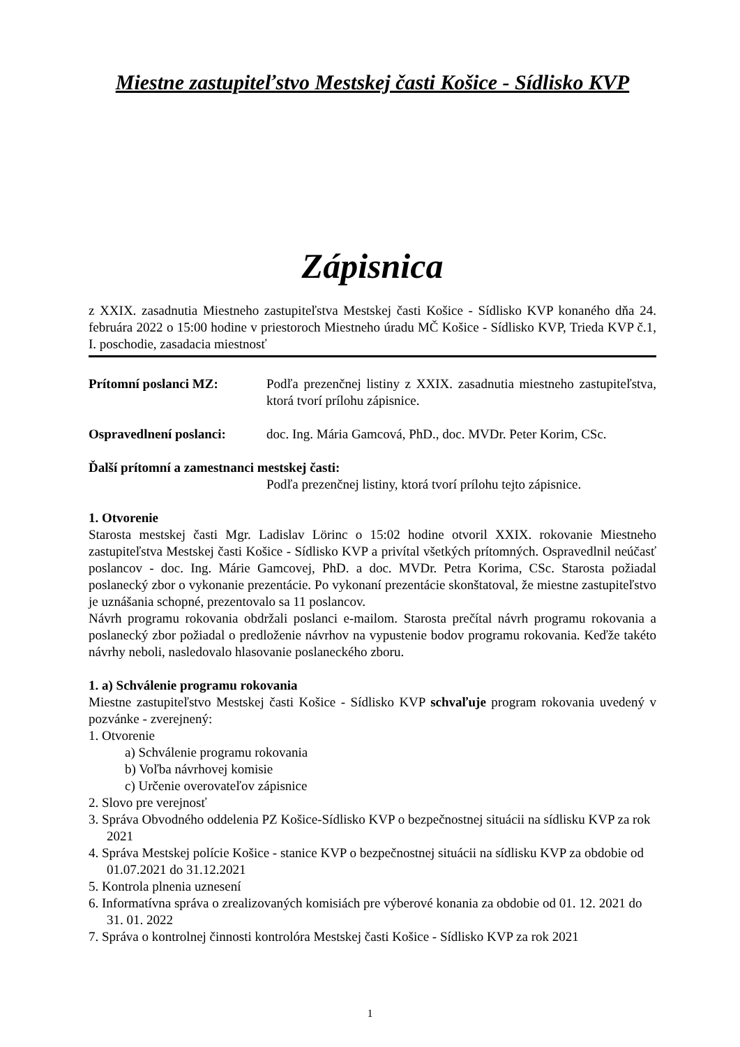Miestne zastupiteľstvo Mestskej časti Košice - Sídlisko KVP
Zápisnica
z XXIX. zasadnutia Miestneho zastupiteľstva Mestskej časti Košice - Sídlisko KVP konaného dňa 24. februára 2022 o 15:00 hodine v priestoroch Miestneho úradu MČ Košice - Sídlisko KVP, Trieda KVP č.1, I. poschodie, zasadacia miestnosť
Prítomní poslanci MZ: Podľa prezenčnej listiny z XXIX. zasadnutia miestneho zastupiteľstva, ktorá tvorí prílohu zápisnice.
Ospravedlnení poslanci:
doc. Ing. Mária Gamcová, PhD., doc. MVDr. Peter Korim, CSc.
Ďalší prítomní a zamestnanci mestskej časti:
Podľa prezenčnej listiny, ktorá tvorí prílohu tejto zápisnice.
1. Otvorenie
Starosta mestskej časti Mgr. Ladislav Lörinc o 15:02 hodine otvoril XXIX. rokovanie Miestneho zastupiteľstva Mestskej časti Košice - Sídlisko KVP a privítal všetkých prítomných. Ospravedlnil neúčasť poslancov - doc. Ing. Márie Gamcovej, PhD. a doc. MVDr. Petra Korima, CSc. Starosta požiadal poslanecký zbor o vykonanie prezentácie. Po vykonaní prezentácie skonštatoval, že miestne zastupiteľstvo je uznášania schopné, prezentovalo sa 11 poslancov.
Návrh programu rokovania obdržali poslanci e-mailom. Starosta prečítal návrh programu rokovania a poslanecký zbor požiadal o predloženie návrhov na vypustenie bodov programu rokovania. Keďže takéto návrhy neboli, nasledovalo hlasovanie poslaneckého zboru.
1. a) Schválenie programu rokovania
Miestne zastupiteľstvo Mestskej časti Košice - Sídlisko KVP schvaľuje program rokovania uvedený v pozvánke - zverejnený:
1. Otvorenie
a) Schválenie programu rokovania
b) Voľba návrhovej komisie
c) Určenie overovateľov zápisnice
2. Slovo pre verejnosť
3. Správa Obvodného oddelenia PZ Košice-Sídlisko KVP o bezpečnostnej situácii na sídlisku KVP za rok 2021
4. Správa Mestskej polície Košice - stanice KVP o bezpečnostnej situácii na sídlisku KVP za obdobie od 01.07.2021 do 31.12.2021
5. Kontrola plnenia uznesení
6. Informatívna správa o zrealizovaných komisiách pre výberové konania za obdobie od 01. 12. 2021 do 31. 01. 2022
7. Správa o kontrolnej činnosti kontrolóra Mestskej časti Košice - Sídlisko KVP za rok 2021
1